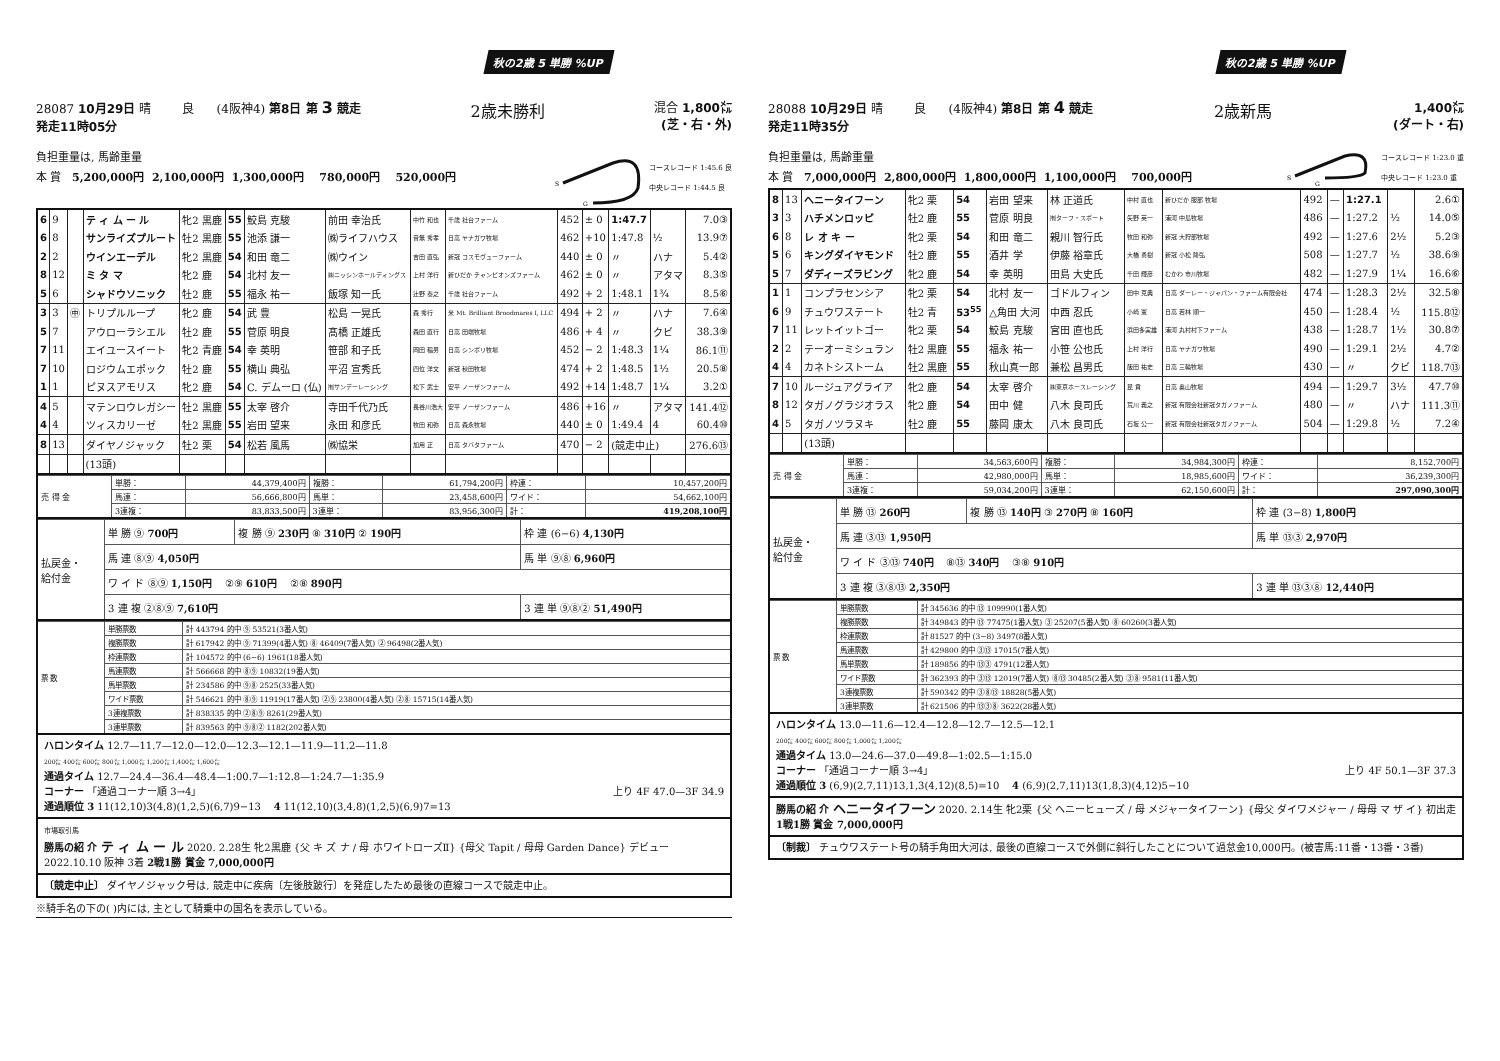秋の2歳 5 単勝 %UP
28087 10月29日 晴 良 (4阪神4) 第8日 第 3 競走
発走11時05分
2歳未勝利
混合 1,800㍍
(芝・右・外)
負担重量は, 馬齢重量
本 賞 5,200,000円 2,100,000円 1,300,000円 780,000円 520,000円
S
G
コースレコード 1:45.6 良
中央レコード 1:44.5 良
| 6 | 9 | | テ ィ ム ー ル | 牝2 黒鹿 | 55 | 鮫島 克駿 | 前田 幸治氏 | 中竹 和也 | 千歳 社台ファーム | 452 | ± 0 | 1:47.7 | | 7.0③ |
| 6 | 8 | | サンライズプルート | 牡2 黒鹿 | 55 | 池添 謙一 | ㈱ライフハウス | 音無 秀孝 | 日高 ヤナガワ牧場 | 462 | +10 | 1:47.8 | ½ | 13.9⑦ |
| 2 | 2 | | ウインエーデル | 牝2 黒鹿 | 54 | 和田 竜二 | ㈱ウイン | 吉田 直弘 | 新冠 コスモヴューファーム | 440 | ± 0 | 〃 | ハナ | 5.4② |
| 8 | 12 | | ミ タ マ | 牝2 鹿 | 54 | 北村 友一 | ㈱ニッシンホールディングス | 上村 洋行 | 新ひだか チャンピオンズファーム | 462 | ± 0 | 〃 | アタマ | 8.3⑤ |
| 5 | 6 | | シャドウソニック | 牡2 鹿 | 55 | 福永 祐一 | 飯塚 知一氏 | 辻野 泰之 | 千歳 社台ファーム | 492 | + 2 | 1:48.1 | 1¾ | 8.5⑥ |
| 3 | 3 | ㊥ | トリプルループ | 牝2 鹿 | 54 | 武 豊 | 松島 一晃氏 | 森 秀行 | 米 Mt. Brilliant Broodmares I, LLC | 494 | + 2 | 〃 | ハナ | 7.6④ |
| 5 | 7 | | アウローラシエル | 牡2 鹿 | 55 | 菅原 明良 | 髙橋 正雄氏 | 森田 直行 | 日高 田端牧場 | 486 | + 4 | 〃 | クビ | 38.3⑨ |
| 7 | 11 | | エイユースイート | 牝2 青鹿 | 54 | 幸 英明 | 笹部 和子氏 | 岡田 稲男 | 日高 シンボリ牧場 | 452 | − 2 | 1:48.3 | 1¼ | 86.1⑪ |
| 7 | 10 | | ロジウムエポック | 牡2 鹿 | 55 | 横山 典弘 | 平沼 宣秀氏 | 四位 洋文 | 新冠 秋田牧場 | 474 | + 2 | 1:48.5 | 1½ | 20.5⑧ |
| 1 | 1 | | ピヌスアモリス | 牝2 鹿 | 54 | C. デムーロ (仏) | ㈲サンデーレーシング | 松下 武士 | 安平 ノーザンファーム | 492 | +14 | 1:48.7 | 1¼ | 3.2① |
| 4 | 5 | | マテンロウレガシー | 牡2 黒鹿 | 55 | 太宰 啓介 | 寺田千代乃氏 | 長谷川浩大 | 安平 ノーザンファーム | 486 | +16 | 〃 | アタマ | 141.4⑫ |
| 4 | 4 | | ツィスカリーゼ | 牡2 黒鹿 | 55 | 岩田 望来 | 永田 和彦氏 | 牧田 和弥 | 日高 森永牧場 | 440 | ± 0 | 1:49.4 | 4 | 60.4⑩ |
| 8 | 13 | | ダイヤノジャック | 牡2 栗 | 54 | 松若 風馬 | ㈱協栄 | 加用 正 | 日高 タバタファーム | 470 | − 2 | (競走中止) | | 276.6⑬ |
| | | | (13頭) | | | | | | | | | | | |
| 売 得 金 | 単勝： | 44,379,400円 | 複勝： | 61,794,200円 | 枠連： | 10,457,200円 |
| | 馬連： | 56,666,800円 | 馬単： | 23,458,600円 | ワイド： | 54,662,100円 |
| | 3連複： | 83,833,500円 | 3連単： | 83,956,300円 | 計： | 419,208,100円 |
| 払戻金・ 給付金 | 単 勝 ⑨ 700円 | 複 勝 ⑨ 230円 ⑧ 310円 ② 190円 | 枠 連 (6−6) 4,130円 |
| | 馬 連 ⑧⑨ 4,050円 | | 馬 単 ⑨⑧ 6,960円 |
| | ワ イ ド ⑧⑨ 1,150円 ②⑨ 610円 ②⑧ 890円 | | |
| | 3 連 複 ②⑧⑨ 7,610円 | | 3 連 単 ⑨⑧② 51,490円 |
| 票 数 | 単勝票数 | 計 443794 的中 ⑨ 53521(3番人気) |
| | 複勝票数 | 計 617942 的中 ⑨ 71399(4番人気) ⑧ 46409(7番人気) ② 96498(2番人気) |
| | 枠連票数 | 計 104572 的中 (6−6) 1961(18番人気) |
| | 馬連票数 | 計 566668 的中 ⑧⑨ 10832(19番人気) |
| | 馬単票数 | 計 234586 的中 ⑨⑧ 2525(33番人気) |
| | ワイド票数 | 計 546621 的中 ⑧⑨ 11919(17番人気) ②⑨ 23800(4番人気) ②⑧ 15715(14番人気) |
| | 3連複票数 | 計 838335 的中 ②⑧⑨ 8261(29番人気) |
| | 3連単票数 | 計 839563 的中 ⑨⑧② 1182(202番人気) |
ハロンタイム 12.7—11.7—12.0—12.0—12.3—12.1—11.9—11.2—11.8
200㍍ 400㍍ 600㍍ 800㍍ 1,000㍍ 1,200㍍ 1,400㍍ 1,600㍍
通過タイム 12.7—24.4—36.4—48.4—1:00.7—1:12.8—1:24.7—1:35.9
コーナー 「通過コーナー順 3→4」 上り 4F 47.0—3F 34.9
通過順位 3 11(12,10)3(4,8)(1,2,5)(6,7)9−13 4 11(12,10)(3,4,8)(1,2,5)(6,9)7=13
市場取引馬
勝馬の紹 介 テ ィ ム ー ル 2020. 2.28生 牝2黒鹿 {父 キ ズ ナ / 母 ホワイトローズⅡ} {母父 Tapit / 母母 Garden Dance} デビュー 2022.10.10 阪神 3着 2戦1勝 賞金 7,000,000円
〔競走中止〕 ダイヤノジャック号は, 競走中に疾病〔左後肢跛行〕を発症したため最後の直線コースで競走中止。
※騎手名の下の( )内には, 主として騎乗中の国名を表示している。
秋の2歳 5 単勝 %UP
28088 10月29日 晴 良 (4阪神4) 第8日 第 4 競走
発走11時35分
2歳新馬
1,400㍍
(ダート・右)
負担重量は, 馬齢重量
本 賞 7,000,000円 2,800,000円 1,800,000円 1,100,000円 700,000円
S
G
コースレコード 1:23.0 重
中央レコード 1:23.0 重
| 8 | 13 | ヘニータイフーン | 牝2 栗 | 54 | 岩田 望来 | 林 正道氏 | 中村 直也 | 新ひだか 服部 牧場 | 492 | — | 1:27.1 | | 2.6① |
| 3 | 3 | ハチメンロッピ | 牡2 鹿 | 55 | 菅原 明良 | ㈲ターフ・スポート | 矢野 英一 | 浦河 中島牧場 | 486 | — | 1:27.2 | ½ | 14.0⑤ |
| 6 | 8 | レ オ キ ー | 牝2 栗 | 54 | 和田 竜二 | 親川 智行氏 | 牧田 和弥 | 新冠 大狩部牧場 | 492 | — | 1:27.6 | 2½ | 5.2③ |
| 5 | 6 | キングダイヤモンド | 牡2 鹿 | 55 | 酒井 学 | 伊藤 裕章氏 | 大橋 勇樹 | 新冠 小松 隆弘 | 508 | — | 1:27.7 | ½ | 38.6⑨ |
| 5 | 7 | ダディーズラビング | 牝2 鹿 | 54 | 幸 英明 | 田島 大史氏 | 千田 輝彦 | むかわ 市川牧場 | 482 | — | 1:27.9 | 1¼ | 16.6⑥ |
| 1 | 1 | コンプラセンシア | 牝2 栗 | 54 | 北村 友一 | ゴドルフィン | 田中 克典 | 日高 ダーレー・ジャパン・ファーム有限会社 | 474 | — | 1:28.3 | 2½ | 32.5⑧ |
| 6 | 9 | チュウワステート | 牡2 青 | 53<sup>55</sup> | △角田 大河 | 中西 忍氏 | 小崎 憲 | 日高 若林 順一 | 450 | — | 1:28.4 | ½ | 115.8⑫ |
| 7 | 11 | レットイットゴー | 牝2 栗 | 54 | 鮫島 克駿 | 宮田 直也氏 | 浜田多実雄 | 浦河 丸村村下ファーム | 438 | — | 1:28.7 | 1½ | 30.8⑦ |
| 2 | 2 | テーオーミシュラン | 牡2 黒鹿 | 55 | 福永 祐一 | 小笹 公也氏 | 上村 洋行 | 日高 ヤナガワ牧場 | 490 | — | 1:29.1 | 2½ | 4.7② |
| 4 | 4 | カネトシストーム | 牡2 黒鹿 | 55 | 秋山真一郎 | 兼松 昌男氏 | 飯田 祐史 | 日高 三輪牧場 | 430 | — | 〃 | クビ | 118.7⑬ |
| 7 | 10 | ルージュアグライア | 牝2 鹿 | 54 | 太宰 啓介 | ㈱東京ホースレーシング | 昆 貢 | 日高 奥山牧場 | 494 | — | 1:29.7 | 3½ | 47.7⑩ |
| 8 | 12 | タガノグラジオラス | 牝2 鹿 | 54 | 田中 健 | 八木 良司氏 | 荒川 義之 | 新冠 有限会社新冠タガノファーム | 480 | — | 〃 | ハナ | 111.3⑪ |
| 4 | 5 | タガノツラヌキ | 牡2 鹿 | 55 | 藤岡 康太 | 八木 良司氏 | 石坂 公一 | 新冠 有限会社新冠タガノファーム | 504 | — | 1:29.8 | ½ | 7.2④ |
| | | (13頭) | | | | | | | | | | | |
| 売 得 金 | 単勝： | 34,563,600円 | 複勝： | 34,984,300円 | 枠連： | 8,152,700円 |
| | 馬連： | 42,980,000円 | 馬単： | 18,985,600円 | ワイド： | 36,239,300円 |
| | 3連複： | 59,034,200円 | 3連単： | 62,150,600円 | 計： | 297,090,300円 |
| 払戻金・ 給付金 | 単 勝 ⑬ 260円 | 複 勝 ⑬ 140円 ③ 270円 ⑧ 160円 | 枠 連 (3−8) 1,800円 |
| | 馬 連 ③⑬ 1,950円 | | 馬 単 ⑬③ 2,970円 |
| | ワ イ ド ③⑬ 740円 ⑧⑬ 340円 ③⑧ 910円 | | |
| | 3 連 複 ③⑧⑬ 2,350円 | | 3 連 単 ⑬③⑧ 12,440円 |
| 票 数 | 単勝票数 | 計 345636 的中 ⑬ 109990(1番人気) |
| | 複勝票数 | 計 349843 的中 ⑬ 77475(1番人気) ③ 25207(5番人気) ⑧ 60260(3番人気) |
| | 枠連票数 | 計 81527 的中 (3−8) 3497(8番人気) |
| | 馬連票数 | 計 429800 的中 ③⑬ 17015(7番人気) |
| | 馬単票数 | 計 189856 的中 ⑬③ 4791(12番人気) |
| | ワイド票数 | 計 362393 的中 ③⑬ 12019(7番人気) ⑧⑬ 30485(2番人気) ③⑧ 9581(11番人気) |
| | 3連複票数 | 計 590342 的中 ③⑧⑬ 18828(5番人気) |
| | 3連単票数 | 計 621506 的中 ⑬③⑧ 3622(28番人気) |
ハロンタイム 13.0—11.6—12.4—12.8—12.7—12.5—12.1
200㍍ 400㍍ 600㍍ 800㍍ 1,000㍍ 1,200㍍
通過タイム 13.0—24.6—37.0—49.8—1:02.5—1:15.0
コーナー 「通過コーナー順 3→4」 上り 4F 50.1—3F 37.3
通過順位 3 (6,9)(2,7,11)13,1,3(4,12)(8,5)=10 4 (6,9)(2,7,11)13(1,8,3)(4,12)5−10
勝馬の紹 介 ヘニータイフーン 2020. 2.14生 牝2栗 {父 ヘニーヒューズ / 母 メジャータイフーン} {母父 ダイワメジャー / 母母 マ ザ イ} 初出走 1戦1勝 賞金 7,000,000円
〔制裁〕 チュウワステート号の騎手角田大河は, 最後の直線コースで外側に斜行したことについて過怠金10,000円。(被害馬:11番・13番・3番)